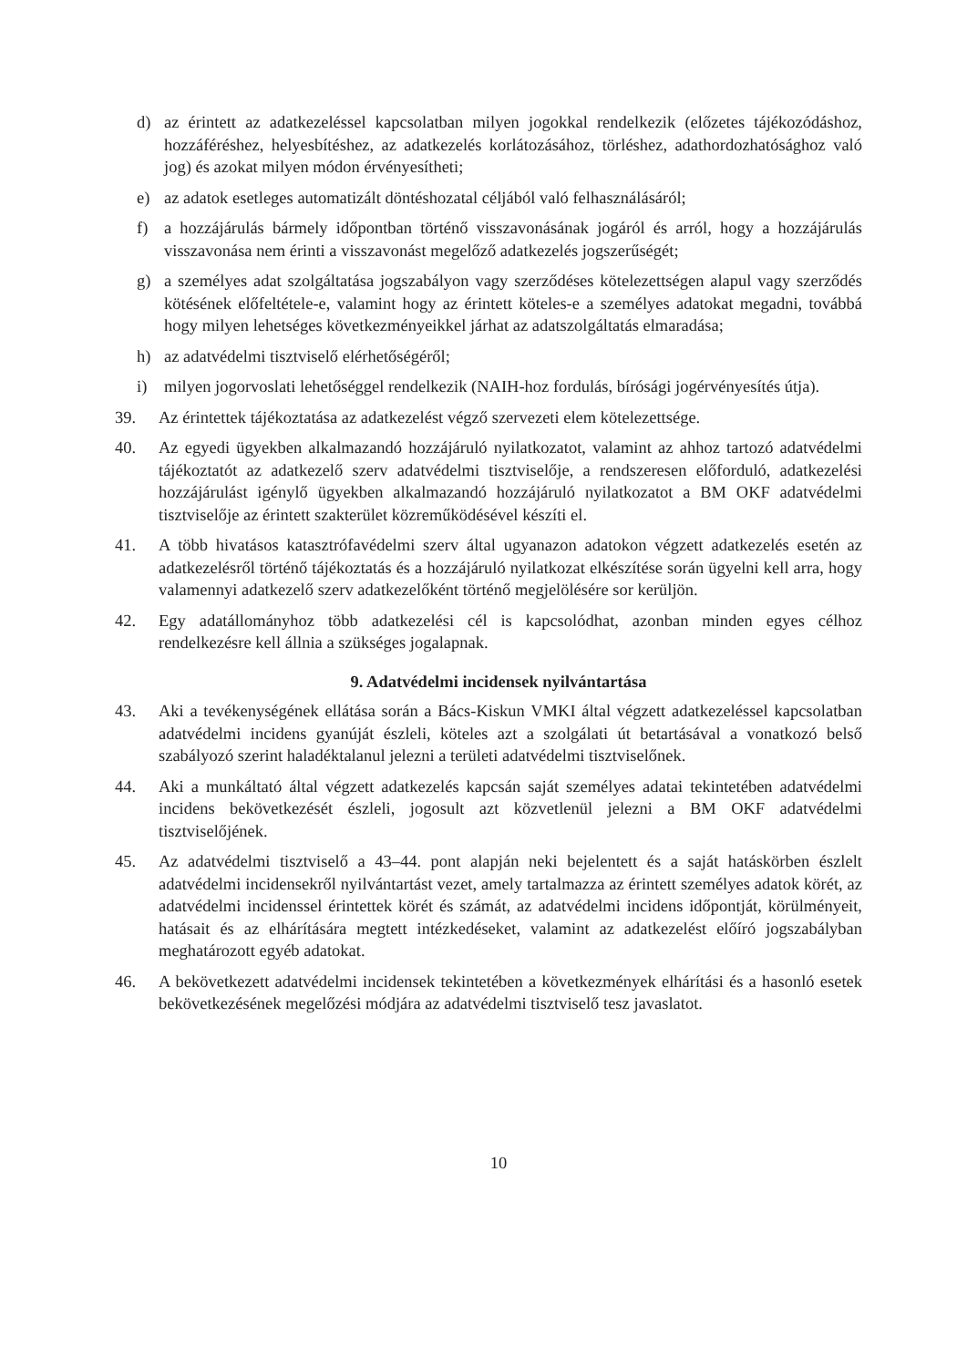d) az érintett az adatkezeléssel kapcsolatban milyen jogokkal rendelkezik (előzetes tájékozódáshoz, hozzáféréshez, helyesbítéshez, az adatkezelés korlátozásához, törléshez, adathordozhatósághoz való jog) és azokat milyen módon érvényesítheti;
e) az adatok esetleges automatizált döntéshozatal céljából való felhasználásáról;
f) a hozzájárulás bármely időpontban történő visszavonásának jogáról és arról, hogy a hozzájárulás visszavonása nem érinti a visszavonást megelőző adatkezelés jogszerűségét;
g) a személyes adat szolgáltatása jogszabályon vagy szerződéses kötelezettségen alapul vagy szerződés kötésének előfeltétele-e, valamint hogy az érintett köteles-e a személyes adatokat megadni, továbbá hogy milyen lehetséges következményeikkel járhat az adatszolgáltatás elmaradása;
h) az adatvédelmi tisztviselő elérhetőségéről;
i) milyen jogorvoslati lehetőséggel rendelkezik (NAIH-hoz fordulás, bírósági jogérvényesítés útja).
39. Az érintettek tájékoztatása az adatkezelést végző szervezeti elem kötelezettsége.
40. Az egyedi ügyekben alkalmazandó hozzájáruló nyilatkozatot, valamint az ahhoz tartozó adatvédelmi tájékoztatót az adatkezelő szerv adatvédelmi tisztviselője, a rendszeresen előforduló, adatkezelési hozzájárulást igénylő ügyekben alkalmazandó hozzájáruló nyilatkozatot a BM OKF adatvédelmi tisztviselője az érintett szakterület közreműködésével készíti el.
41. A több hivatásos katasztrófavédelmi szerv által ugyanazon adatokon végzett adatkezelés esetén az adatkezelésről történő tájékoztatás és a hozzájáruló nyilatkozat elkészítése során ügyelni kell arra, hogy valamennyi adatkezelő szerv adatkezelőként történő megjelölésére sor kerüljön.
42. Egy adatállományhoz több adatkezelési cél is kapcsolódhat, azonban minden egyes célhoz rendelkezésre kell állnia a szükséges jogalapnak.
9. Adatvédelmi incidensek nyilvántartása
43. Aki a tevékenységének ellátása során a Bács-Kiskun VMKI által végzett adatkezeléssel kapcsolatban adatvédelmi incidens gyanúját észleli, köteles azt a szolgálati út betartásával a vonatkozó belső szabályozó szerint haladéktalanul jelezni a területi adatvédelmi tisztviselőnek.
44. Aki a munkáltató által végzett adatkezelés kapcsán saját személyes adatai tekintetében adatvédelmi incidens bekövetkezését észleli, jogosult azt közvetlenül jelezni a BM OKF adatvédelmi tisztviselőjének.
45. Az adatvédelmi tisztviselő a 43–44. pont alapján neki bejelentett és a saját hatáskörben észlelt adatvédelmi incidensekről nyilvántartást vezet, amely tartalmazza az érintett személyes adatok körét, az adatvédelmi incidenssel érintettek körét és számát, az adatvédelmi incidens időpontját, körülményeit, hatásait és az elhárítására megtett intézkedéseket, valamint az adatkezelést előíró jogszabályban meghatározott egyéb adatokat.
46. A bekövetkezett adatvédelmi incidensek tekintetében a következmények elhárítási és a hasonló esetek bekövetkezésének megelőzési módjára az adatvédelmi tisztviselő tesz javaslatot.
10